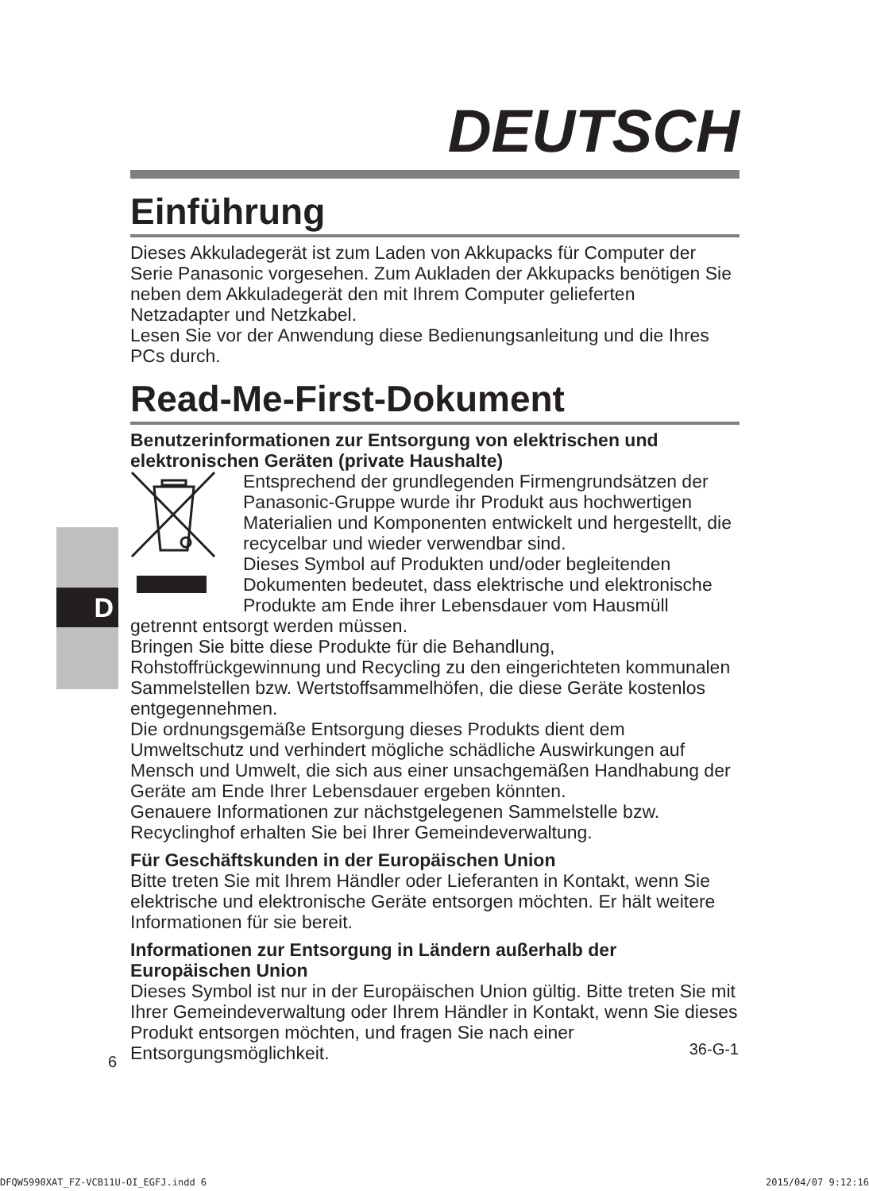D
DEUTSCH
Einführung
Dieses Akkuladegerät ist zum Laden von Akkupacks für Computer der Serie Panasonic vorgesehen. Zum Aukladen der Akkupacks benötigen Sie neben dem Akkuladegerät den mit Ihrem Computer gelieferten Netzadapter und Netzkabel.
Lesen Sie vor der Anwendung diese Bedienungsanleitung und die Ihres PCs durch.
Read-Me-First-Dokument
Benutzerinformationen zur Entsorgung von elektrischen und elektronischen Geräten (private Haushalte)
Entsprechend der grundlegenden Firmengrundsätzen der Panasonic-Gruppe wurde ihr Produkt aus hochwertigen Materialien und Komponenten entwickelt und hergestellt, die recycelbar und wieder verwendbar sind.
Dieses Symbol auf Produkten und/oder begleitenden Dokumenten bedeutet, dass elektrische und elektronische Produkte am Ende ihrer Lebensdauer vom Hausmüll getrennt entsorgt werden müssen.
Bringen Sie bitte diese Produkte für die Behandlung, Rohstoffrückgewinnung und Recycling zu den eingerichteten kommunalen Sammelstellen bzw. Wertstoffsammelhöfen, die diese Geräte kostenlos entgegennehmen.
Die ordnungsgemäße Entsorgung dieses Produkts dient dem Umweltschutz und verhindert mögliche schädliche Auswirkungen auf Mensch und Umwelt, die sich aus einer unsachgemäßen Handhabung der Geräte am Ende Ihrer Lebensdauer ergeben könnten.
Genauere Informationen zur nächstgelegenen Sammelstelle bzw. Recyclinghof erhalten Sie bei Ihrer Gemeindeverwaltung.
Für Geschäftskunden in der Europäischen Union
Bitte treten Sie mit Ihrem Händler oder Lieferanten in Kontakt, wenn Sie elektrische und elektronische Geräte entsorgen möchten. Er hält weitere Informationen für sie bereit.
Informationen zur Entsorgung in Ländern außerhalb der Europäischen Union
Dieses Symbol ist nur in der Europäischen Union gültig. Bitte treten Sie mit Ihrer Gemeindeverwaltung oder Ihrem Händler in Kontakt, wenn Sie dieses Produkt entsorgen möchten, und fragen Sie nach einer Entsorgungsmöglichkeit.
36-G-1
6
DFQW5990XAT_FZ-VCB11U-OI_EGFJ.indd 6 2015/04/07 9:12:16